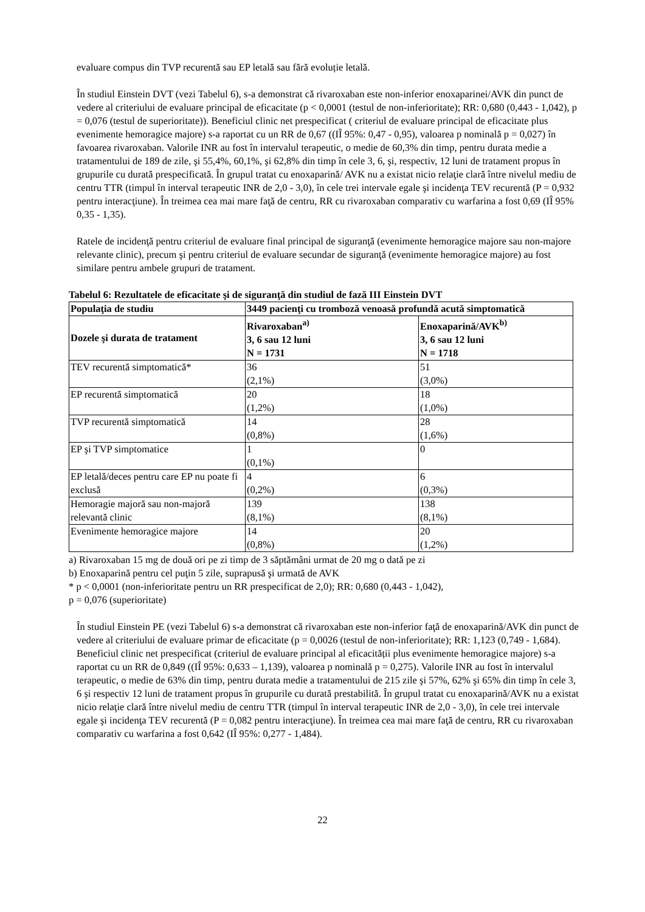evaluare compus din TVP recurentă sau EP letală sau fără evoluție letală.
În studiul Einstein DVT (vezi Tabelul 6), s-a demonstrat că rivaroxaban este non-inferior enoxaparinei/AVK din punct de vedere al criteriului de evaluare principal de eficacitate (p < 0,0001 (testul de non-inferioritate); RR: 0,680 (0,443 - 1,042), p = 0,076 (testul de superioritate)). Beneficiul clinic net prespecificat ( criteriul de evaluare principal de eficacitate plus evenimente hemoragice majore) s-a raportat cu un RR de 0,67 ((IÎ 95%: 0,47 - 0,95), valoarea p nominală p = 0,027) în favoarea rivaroxaban. Valorile INR au fost în intervalul terapeutic, o medie de 60,3% din timp, pentru durata medie a tratamentului de 189 de zile, şi 55,4%, 60,1%, şi 62,8% din timp în cele 3, 6, şi, respectiv, 12 luni de tratament propus în grupurile cu durată prespecificată. În grupul tratat cu enoxaparină/ AVK nu a existat nicio relaţie clară între nivelul mediu de centru TTR (timpul în interval terapeutic INR de 2,0 - 3,0), în cele trei intervale egale şi incidenţa TEV recurentă (P = 0,932 pentru interacţiune). În treimea cea mai mare faţă de centru, RR cu rivaroxaban comparativ cu warfarina a fost 0,69 (IÎ 95% 0,35 - 1,35).
Ratele de incidenţă pentru criteriul de evaluare final principal de siguranţă (evenimente hemoragice majore sau non-majore relevante clinic), precum şi pentru criteriul de evaluare secundar de siguranţă (evenimente hemoragice majore) au fost similare pentru ambele grupuri de tratament.
Tabelul 6: Rezultatele de eficacitate şi de siguranţă din studiul de fază III Einstein DVT
| Populaţia de studiu | 3449 pacienţi cu tromboză venoasă profundă acută simptomatică | |
| --- | --- | --- |
| Dozele şi durata de tratament | Rivaroxaban<sup>a)</sup> 3, 6 sau 12 luni N = 1731 | Enoxaparină/AVK<sup>b)</sup> 3, 6 sau 12 luni N = 1718 |
| TEV recurentă simptomatică* | 36 (2,1%) | 51 (3,0%) |
| EP recurentă simptomatică | 20 (1,2%) | 18 (1,0%) |
| TVP recurentă simptomatică | 14 (0,8%) | 28 (1,6%) |
| EP şi TVP simptomatice | 1 (0,1%) | 0 |
| EP letală/deces pentru care EP nu poate fi exclusă | 4 (0,2%) | 6 (0,3%) |
| Hemoragie majoră sau non-majoră relevantă clinic | 139 (8,1%) | 138 (8,1%) |
| Evenimente hemoragice majore | 14 (0,8%) | 20 (1,2%) |
a) Rivaroxaban 15 mg de două ori pe zi timp de 3 săptămâni urmat de 20 mg o dată pe zi
b) Enoxaparină pentru cel puţin 5 zile, suprapusă şi urmată de AVK
* p < 0,0001 (non-inferioritate pentru un RR prespecificat de 2,0); RR: 0,680 (0,443 - 1,042),
p = 0,076 (superioritate)
În studiul Einstein PE (vezi Tabelul 6) s-a demonstrat că rivaroxaban este non-inferior faţă de enoxaparină/AVK din punct de vedere al criteriului de evaluare primar de eficacitate (p = 0,0026 (testul de non-inferioritate); RR: 1,123 (0,749 - 1,684). Beneficiul clinic net prespecificat (criteriul de evaluare principal al eficacității plus evenimente hemoragice majore) s-a raportat cu un RR de 0,849 ((IÎ 95%: 0,633 – 1,139), valoarea p nominală p = 0,275). Valorile INR au fost în intervalul terapeutic, o medie de 63% din timp, pentru durata medie a tratamentului de 215 zile şi 57%, 62% şi 65% din timp în cele 3, 6 şi respectiv 12 luni de tratament propus în grupurile cu durată prestabilită. În grupul tratat cu enoxaparină/AVK nu a existat nicio relaţie clară între nivelul mediu de centru TTR (timpul în interval terapeutic INR de 2,0 - 3,0), în cele trei intervale egale şi incidenţa TEV recurentă (P = 0,082 pentru interacţiune). În treimea cea mai mare faţă de centru, RR cu rivaroxaban comparativ cu warfarina a fost 0,642 (IÎ 95%: 0,277 - 1,484).
22